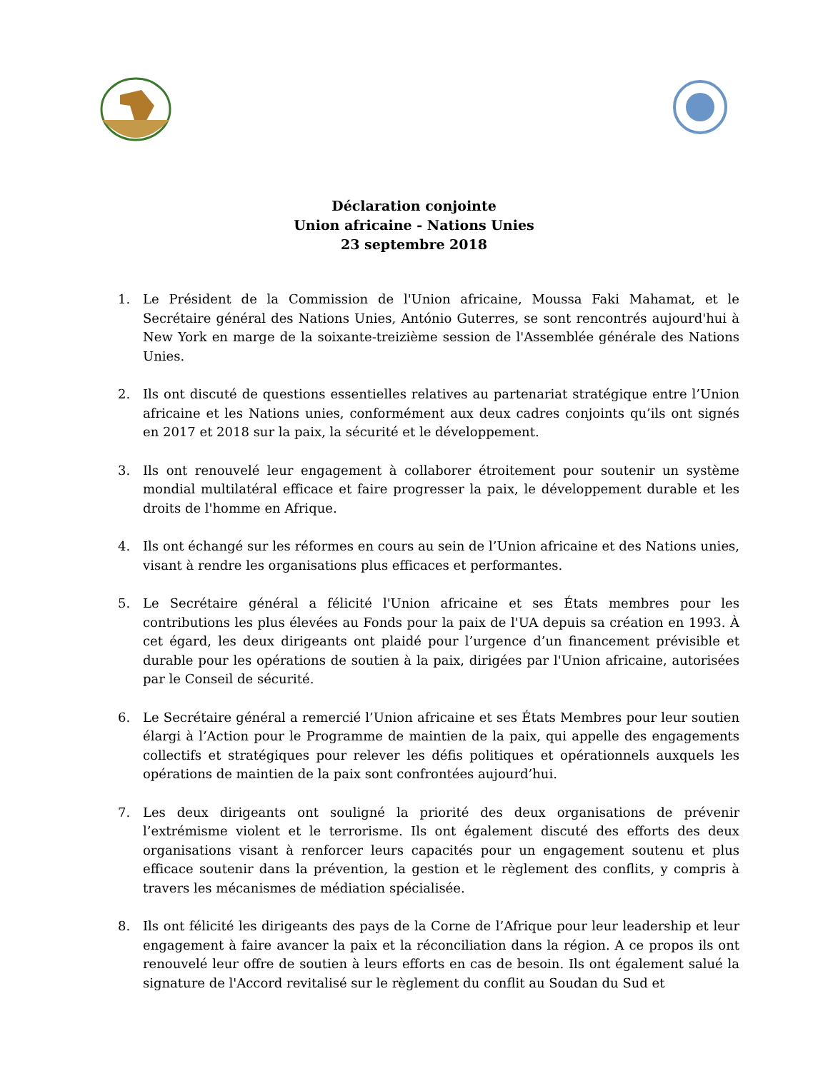Déclaration conjointe
Union africaine - Nations Unies
23 septembre 2018
1. Le Président de la Commission de l'Union africaine, Moussa Faki Mahamat, et le Secrétaire général des Nations Unies, António Guterres, se sont rencontrés aujourd'hui à New York en marge de la soixante-treizième session de l'Assemblée générale des Nations Unies.
2. Ils ont discuté de questions essentielles relatives au partenariat stratégique entre l’Union africaine et les Nations unies, conformément aux deux cadres conjoints qu’ils ont signés en 2017 et 2018 sur la paix, la sécurité et le développement.
3. Ils ont renouvelé leur engagement à collaborer étroitement pour soutenir un système mondial multilatéral efficace et faire progresser la paix, le développement durable et les droits de l'homme en Afrique.
4. Ils ont échangé sur les réformes en cours au sein de l’Union africaine et des Nations unies, visant à rendre les organisations plus efficaces et performantes.
5. Le Secrétaire général a félicité l'Union africaine et ses États membres pour les contributions les plus élevées au Fonds pour la paix de l'UA depuis sa création en 1993. À cet égard, les deux dirigeants ont plaidé pour l’urgence d’un financement prévisible et durable pour les opérations de soutien à la paix, dirigées par l'Union africaine, autorisées par le Conseil de sécurité.
6. Le Secrétaire général a remercié l’Union africaine et ses États Membres pour leur soutien élargi à l’Action pour le Programme de maintien de la paix, qui appelle des engagements collectifs et stratégiques pour relever les défis politiques et opérationnels auxquels les opérations de maintien de la paix sont confrontées aujourd’hui.
7. Les deux dirigeants ont souligné la priorité des deux organisations de prévenir l’extrémisme violent et le terrorisme. Ils ont également discuté des efforts des deux organisations visant à renforcer leurs capacités pour un engagement soutenu et plus efficace soutenir dans la prévention, la gestion et le règlement des conflits, y compris à travers les mécanismes de médiation spécialisée.
8. Ils ont félicité les dirigeants des pays de la Corne de l’Afrique pour leur leadership et leur engagement à faire avancer la paix et la réconciliation dans la région. A ce propos ils ont renouvelé leur offre de soutien à leurs efforts en cas de besoin. Ils ont également salué la signature de l'Accord revitalisé sur le règlement du conflit au Soudan du Sud et